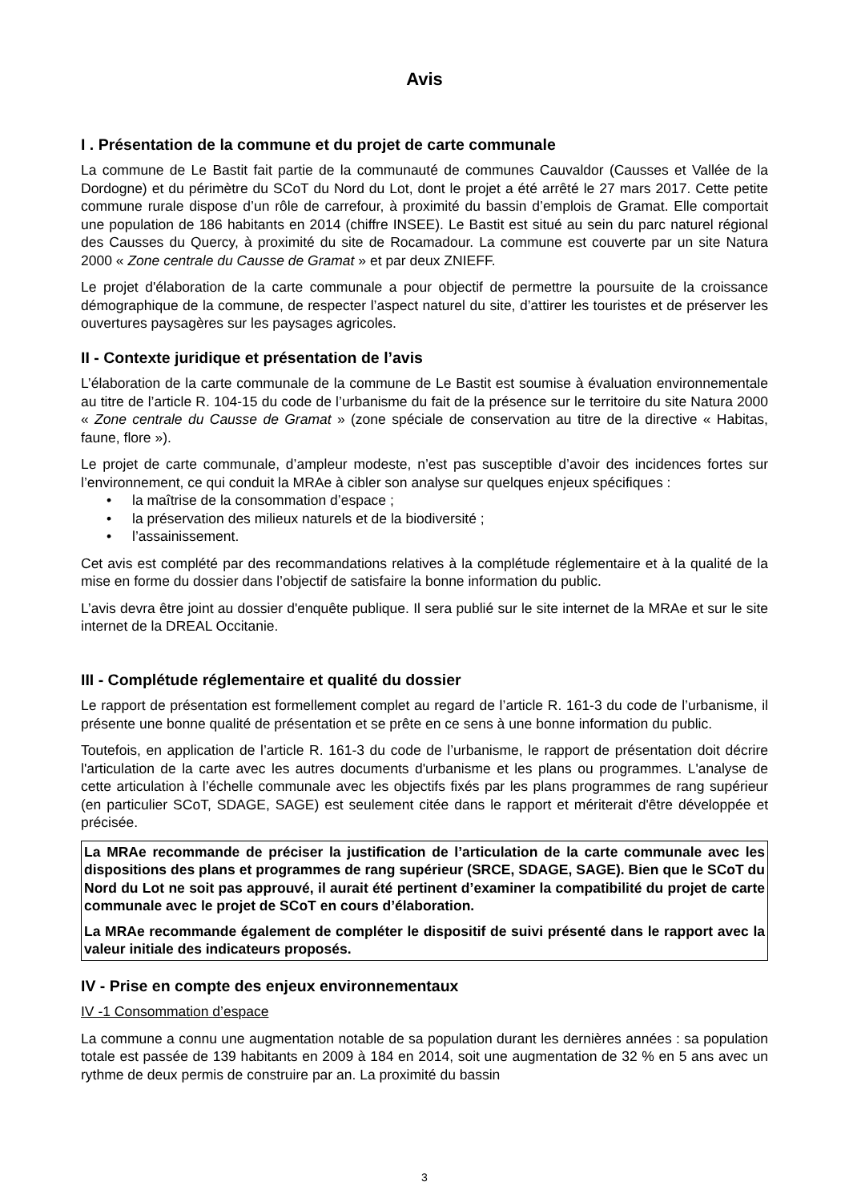Avis
I . Présentation de la commune et du projet de carte communale
La commune de Le Bastit fait partie de la communauté de communes Cauvaldor (Causses et Vallée de la Dordogne) et du périmètre du SCoT du Nord du Lot, dont le projet a été arrêté le 27 mars 2017. Cette petite commune rurale dispose d’un rôle de carrefour, à proximité du bassin d’emplois de Gramat. Elle comportait une population de 186 habitants en 2014 (chiffre INSEE). Le Bastit est situé au sein du parc naturel régional des Causses du Quercy, à proximité du site de Rocamadour. La commune est couverte par un site Natura 2000 « Zone centrale du Causse de Gramat » et par deux ZNIEFF.
Le projet d'élaboration de la carte communale a pour objectif de permettre la poursuite de la croissance démographique de la commune, de respecter l’aspect naturel du site, d’attirer les touristes et de préserver les ouvertures paysagères sur les paysages agricoles.
II - Contexte juridique et présentation de l’avis
L’élaboration de la carte communale de la commune de Le Bastit est soumise à évaluation environnementale au titre de l’article R. 104-15 du code de l’urbanisme du fait de la présence sur le territoire du site Natura 2000 « Zone centrale du Causse de Gramat » (zone spéciale de conservation au titre de la directive « Habitas, faune, flore »).
Le projet de carte communale, d’ampleur modeste, n’est pas susceptible d’avoir des incidences fortes sur l’environnement, ce qui conduit la MRAe à cibler son analyse sur quelques enjeux spécifiques :
• la maîtrise de la consommation d’espace ;
• la préservation des milieux naturels et de la biodiversité ;
• l’assainissement.
Cet avis est complété par des recommandations relatives à la complétude réglementaire et à la qualité de la mise en forme du dossier dans l’objectif de satisfaire la bonne information du public.
L’avis devra être joint au dossier d'enquête publique. Il sera publié sur le site internet de la MRAe et sur le site internet de la DREAL Occitanie.
III - Complétude réglementaire et qualité du dossier
Le rapport de présentation est formellement complet au regard de l’article R. 161-3 du code de l’urbanisme, il présente une bonne qualité de présentation et se prête en ce sens à une bonne information du public.
Toutefois, en application de l’article R. 161-3 du code de l’urbanisme, le rapport de présentation doit décrire l'articulation de la carte avec les autres documents d'urbanisme et les plans ou programmes. L'analyse de cette articulation à l’échelle communale avec les objectifs fixés par les plans programmes de rang supérieur (en particulier SCoT, SDAGE, SAGE) est seulement citée dans le rapport et mériterait d'être développée et précisée.
La MRAe recommande de préciser la justification de l’articulation de la carte communale avec les dispositions des plans et programmes de rang supérieur (SRCE, SDAGE, SAGE). Bien que le SCoT du Nord du Lot ne soit pas approuvé, il aurait été pertinent d’examiner la compatibilité du projet de carte communale avec le projet de SCoT en cours d’élaboration.
La MRAe recommande également de compléter le dispositif de suivi présenté dans le rapport avec la valeur initiale des indicateurs proposés.
IV - Prise en compte des enjeux environnementaux
IV -1 Consommation d’espace
La commune a connu une augmentation notable de sa population durant les dernières années : sa population totale est passée de 139 habitants en 2009 à 184 en 2014, soit une augmentation de 32 % en 5 ans avec un rythme de deux permis de construire par an. La proximité du bassin
3